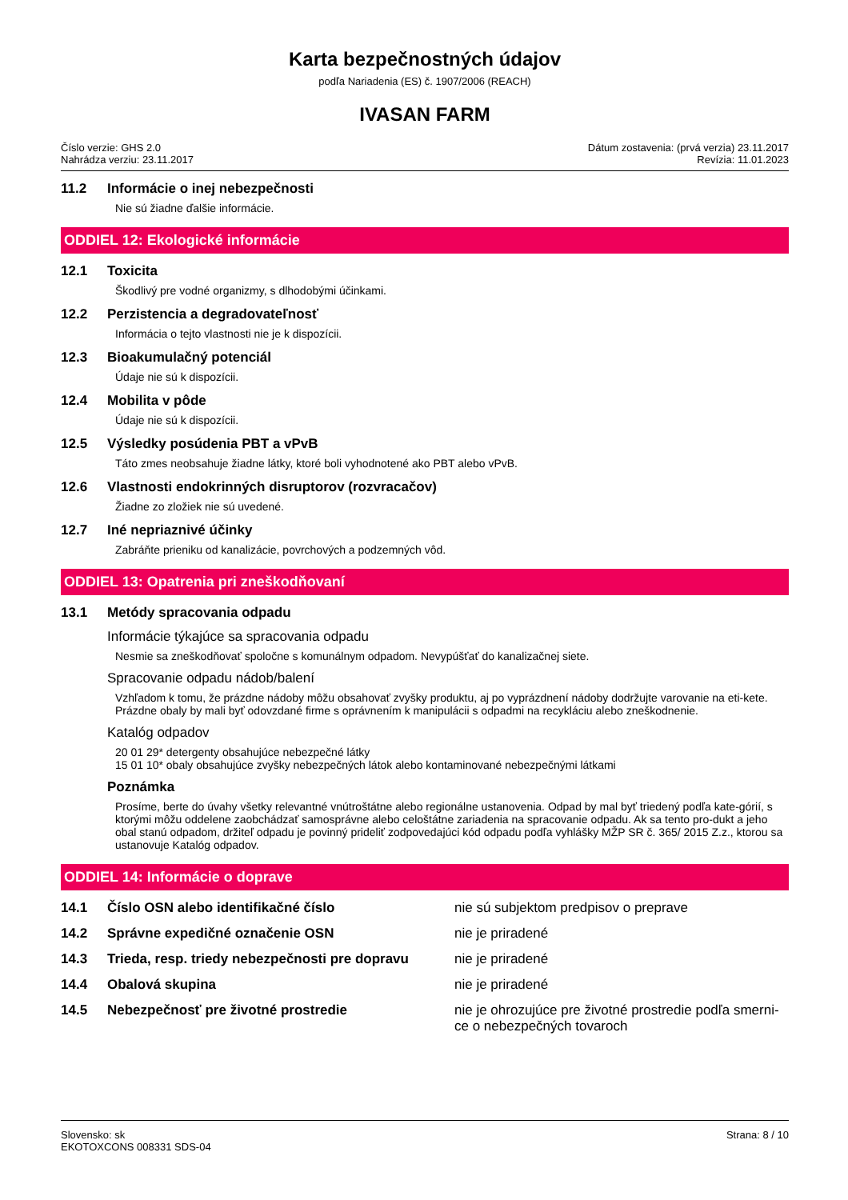Karta bezpečnostných údajov
podľa Nariadenia (ES) č. 1907/2006 (REACH)
IVASAN FARM
Číslo verzie: GHS 2.0
Nahrádza verziu: 23.11.2017
Dátum zostavenia: (prvá verzia) 23.11.2017
Revízia: 11.01.2023
11.2 Informácie o inej nebezpečnosti
Nie sú žiadne ďalšie informácie.
ODDIEL 12: Ekologické informácie
12.1 Toxicita
Škodlivý pre vodné organizmy, s dlhodobými účinkami.
12.2 Perzistencia a degradovateľnosť
Informácia o tejto vlastnosti nie je k dispozícii.
12.3 Bioakumulačný potenciál
Údaje nie sú k dispozícii.
12.4 Mobilita v pôde
Údaje nie sú k dispozícii.
12.5 Výsledky posúdenia PBT a vPvB
Táto zmes neobsahuje žiadne látky, ktoré boli vyhodnotené ako PBT alebo vPvB.
12.6 Vlastnosti endokrinných disruptorov (rozvracačov)
Žiadne zo zložiek nie sú uvedené.
12.7 Iné nepriaznivé účinky
Zabráňte prieniku od kanalizácie, povrchových a podzemných vôd.
ODDIEL 13: Opatrenia pri zneškodňovaní
13.1 Metódy spracovania odpadu
Informácie týkajúce sa spracovania odpadu
Nesmie sa zneškodňovať spoločne s komunálnym odpadom. Nevypúšťať do kanalizačnej siete.
Spracovanie odpadu nádob/balení
Vzhľadom k tomu, že prázdne nádoby môžu obsahovať zvyšky produktu, aj po vyprázdnení nádoby dodržujte varovanie na eti-kete. Prázdne obaly by mali byť odovzdané firme s oprávnením k manipulácii s odpadmi na recykláciu alebo zneškodnenie.
Katalóg odpadov
20 01 29* detergenty obsahujúce nebezpečné látky
15 01 10* obaly obsahujúce zvyšky nebezpečných látok alebo kontaminované nebezpečnými látkami
Poznámka
Prosíme, berte do úvahy všetky relevantné vnútroštátne alebo regionálne ustanovenia. Odpad by mal byť triedený podľa kate-górií, s ktorými môžu oddelene zaobchádzať samosprávne alebo celoštátne zariadenia na spracovanie odpadu. Ak sa tento pro-dukt a jeho obal stanú odpadom, držiteľ odpadu je povinný prideliť zodpovedajúci kód odpadu podľa vyhlášky MŽP SR č. 365/ 2015 Z.z., ktorou sa ustanovuje Katalóg odpadov.
ODDIEL 14: Informácie o doprave
14.1 Číslo OSN alebo identifikačné číslo nie sú subjektom predpisov o preprave
14.2 Správne expedičné označenie OSN nie je priradené
14.3 Trieda, resp. triedy nebezpečnosti pre dopravu nie je priradené
14.4 Obalová skupina nie je priradené
14.5 Nebezpečnosť pre životné prostredie nie je ohrozujúce pre životné prostredie podľa smerni-ce o nebezpečných tovaroch
Slovensko: sk
EKOTOXCONS 008331 SDS-04
Strana: 8 / 10